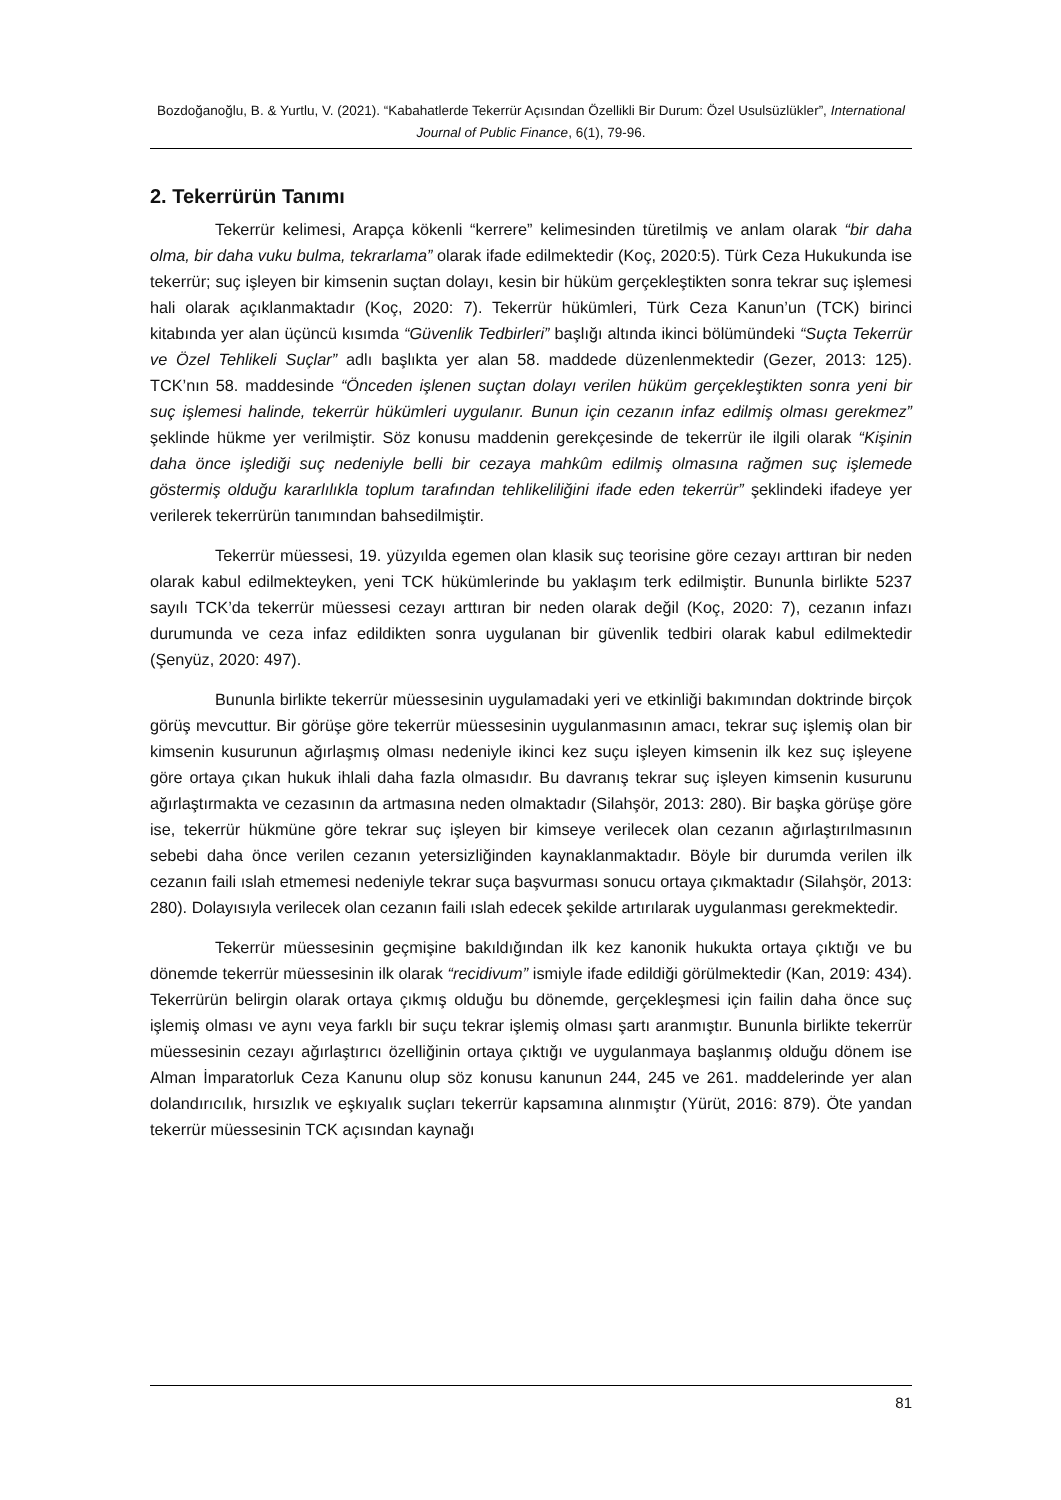Bozdoğanoğlu, B. & Yurtlu, V. (2021). “Kabahatlerde Tekerrür Açısından Özellikli Bir Durum: Özel Usulsüzlükler”, International Journal of Public Finance, 6(1), 79-96.
2. Tekerrürün Tanımı
Tekerrür kelimesi, Arapça kökenli “kerrere” kelimesinden türetilmiş ve anlam olarak “bir daha olma, bir daha vuku bulma, tekrarlama” olarak ifade edilmektedir (Koç, 2020:5). Türk Ceza Hukukunda ise tekerrür; suç işleyen bir kimsenin suçtan dolayı, kesin bir hüküm gerçekleştikten sonra tekrar suç işlemesi hali olarak açıklanmaktadır (Koç, 2020: 7). Tekerrür hükümleri, Türk Ceza Kanun’un (TCK) birinci kitabında yer alan üçüncü kısımda “Güvenlik Tedbirleri” başlığı altında ikinci bölümündeki “Suçta Tekerrür ve Özel Tehlikeli Suçlar” adlı başlıkta yer alan 58. maddede düzenlenmektedir (Gezer, 2013: 125). TCK’nın 58. maddesinde “Önceden işlenen suçtan dolayı verilen hüküm gerçekleştikten sonra yeni bir suç işlemesi halinde, tekerrür hükümleri uygulanır. Bunun için cezanın infaz edilmiş olması gerekmez” şeklinde hükme yer verilmiştir. Söz konusu maddenin gerekçesinde de tekerrür ile ilgili olarak “Kişinin daha önce işlediği suç nedeniyle belli bir cezaya mahkûm edilmiş olmasına rağmen suç işlemede göstermiş olduğu kararlılıkla toplum tarafından tehlikeliliğini ifade eden tekerrür” şeklindeki ifadeye yer verilerek tekerrürün tanımından bahsedilmiştir.
Tekerrür müessesi, 19. yüzyılda egemen olan klasik suç teorisine göre cezayı arttıran bir neden olarak kabul edilmekteyken, yeni TCK hükümlerinde bu yaklaşım terk edilmiştir. Bununla birlikte 5237 sayılı TCK’da tekerrür müessesi cezayı arttıran bir neden olarak değil (Koç, 2020: 7), cezanın infazı durumunda ve ceza infaz edildikten sonra uygulanan bir güvenlik tedbiri olarak kabul edilmektedir (Şenyüz, 2020: 497).
Bununla birlikte tekerrür müessesinin uygulamadaki yeri ve etkinliği bakımından doktrinde birçok görüş mevcuttur. Bir görüşe göre tekerrür müessesinin uygulanmasının amacı, tekrar suç işlemiş olan bir kimsenin kusurunun ağırlaşmış olması nedeniyle ikinci kez suçu işleyen kimsenin ilk kez suç işleyene göre ortaya çıkan hukuk ihlali daha fazla olmasıdır. Bu davranış tekrar suç işleyen kimsenin kusurunu ağırlaştırmakta ve cezasının da artmasına neden olmaktadır (Silahşör, 2013: 280). Bir başka görüşe göre ise, tekerrür hükmüne göre tekrar suç işleyen bir kimseye verilecek olan cezanın ağırlaştırılmasının sebebi daha önce verilen cezanın yetersizliğinden kaynaklanmaktadır. Böyle bir durumda verilen ilk cezanın faili ıslah etmemesi nedeniyle tekrar suça başvurması sonucu ortaya çıkmaktadır (Silahşör, 2013: 280). Dolayısıyla verilecek olan cezanın faili ıslah edecek şekilde artırılarak uygulanması gerekmektedir.
Tekerrür müessesinin geçmişine bakıldığından ilk kez kanonik hukukta ortaya çıktığı ve bu dönemde tekerrür müessesinin ilk olarak “recidivum” ismiyle ifade edildiği görülmektedir (Kan, 2019: 434). Tekerrürün belirgin olarak ortaya çıkmış olduğu bu dönemde, gerçekleşmesi için failin daha önce suç işlemiş olması ve aynı veya farklı bir suçu tekrar işlemiş olması şartı aranmıştır. Bununla birlikte tekerrür müessesinin cezayı ağırlaştırıcı özelliğinin ortaya çıktığı ve uygulanmaya başlanmış olduğu dönem ise Alman İmparatorluk Ceza Kanunu olup söz konusu kanunun 244, 245 ve 261. maddelerinde yer alan dolandırıcılık, hırsızlık ve eşkıyalık suçları tekerrür kapsamına alınmıştır (Yürüt, 2016: 879). Öte yandan tekerrür müessesinin TCK açısından kaynağı
81